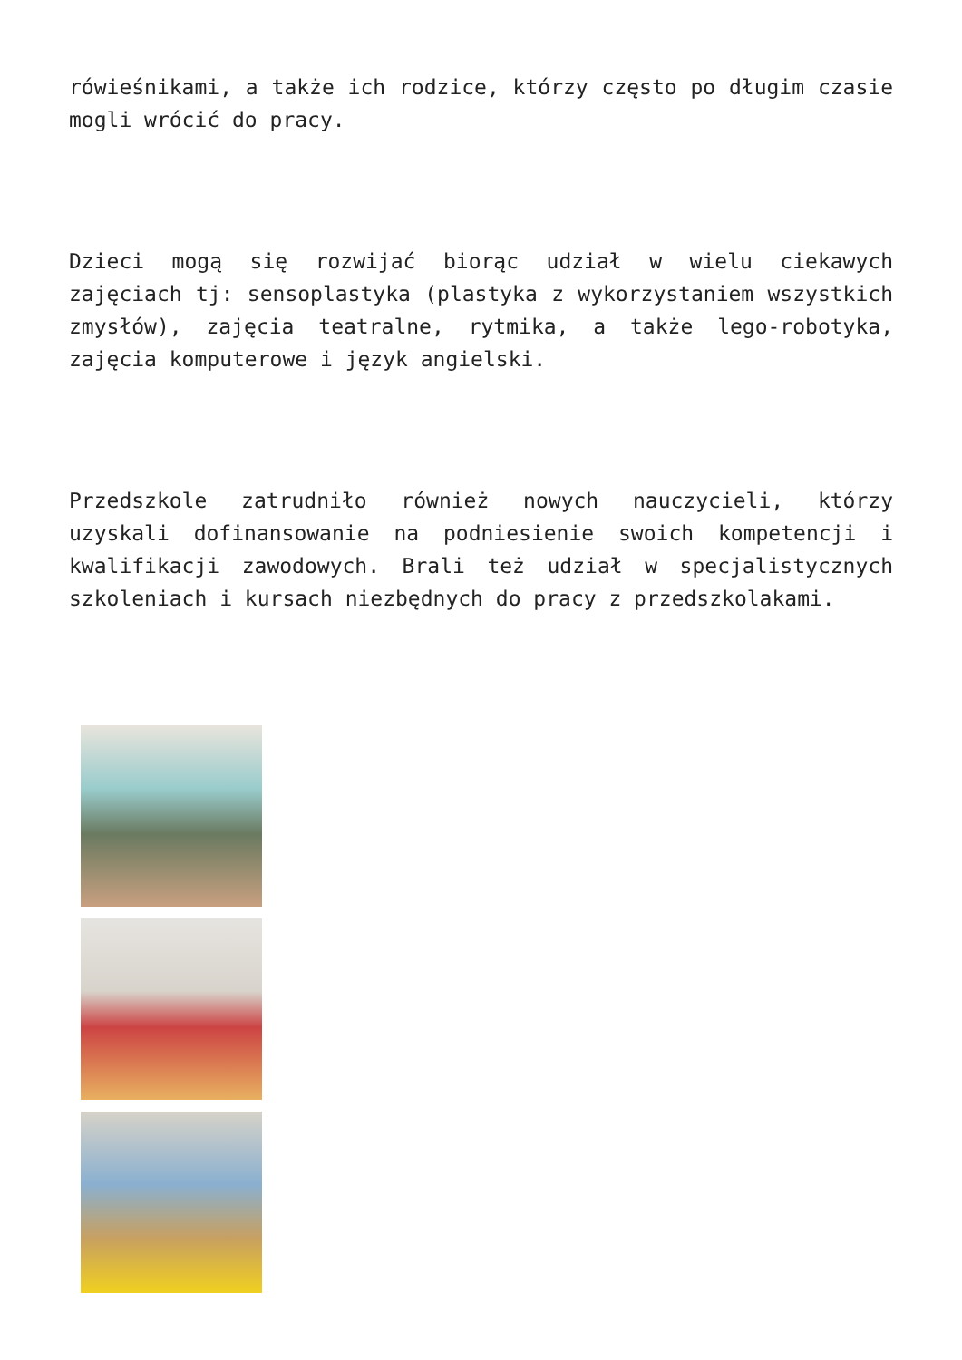rówieśnikami, a także ich rodzice, którzy często po długim czasie mogli wrócić do pracy.
Dzieci mogą się rozwijać biorąc udział w wielu ciekawych zajęciach tj: sensoplastyka (plastyka z wykorzystaniem wszystkich zmysłów), zajęcia teatralne, rytmika, a także lego-robotyka, zajęcia komputerowe i język angielski.
Przedszkole zatrudniło również nowych nauczycieli, którzy uzyskali dofinansowanie na podniesienie swoich kompetencji i kwalifikacji zawodowych. Brali też udział w specjalistycznych szkoleniach i kursach niezbędnych do pracy z przedszkolakami.